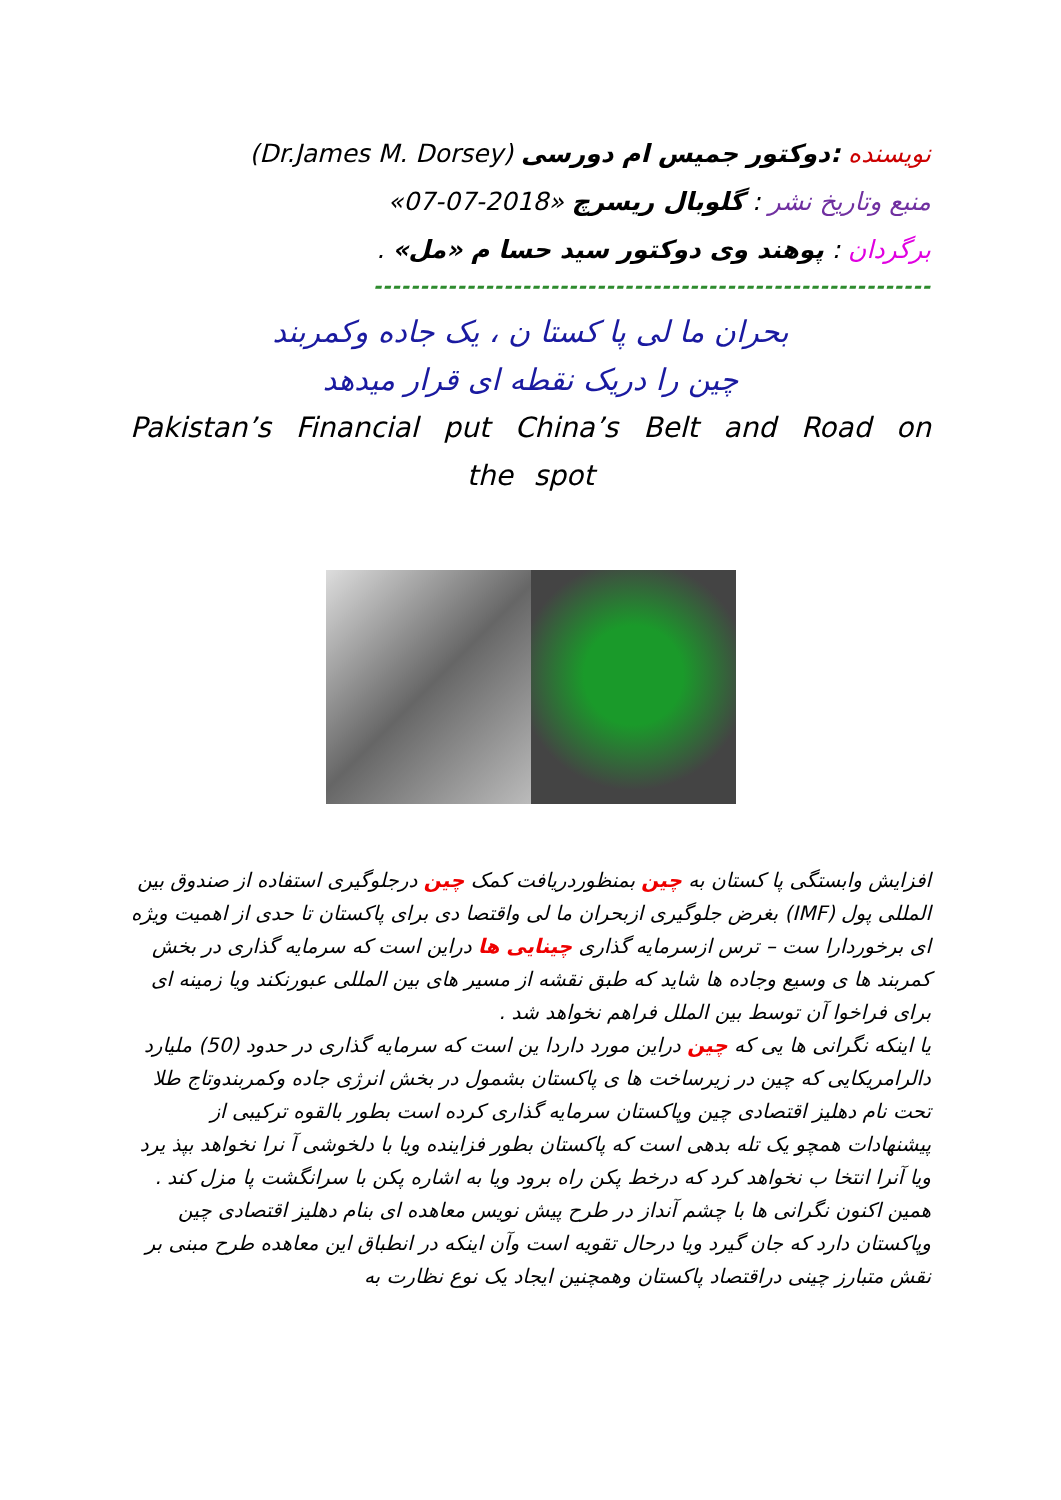نویسنده :دوکتور جمیس ام دورسی (Dr.James M. Dorsey)
منبع وتاریخ نشر : گلوبال ریسرچ «2018-07-07»
برگردان : پوهند وی دوکتور سید حسا م «مل» .
------------------------------------------------------------
بحران ما لی پا کستا ن ، یک جاده وکمربند
چین را دریک نقطه ای قرار میدهد
Pakistan’s Financial put China’s Belt and Road on the spot
افزایش وابستگی پا کستان به چین بمنظوردریافت کمک چین درجلوگیری استفاده از صندوق بین المللی پول (IMF) بغرض جلوگیری ازبحران ما لی واقتصا دی برای پاکستان تا حدی از اهمیت ویژه ای برخوردارا ست – ترس ازسرمایه گذاری چینایی ها دراین است که سرمایه گذاری در بخش کمربند ها ی وسیع وجاده ها شاید که طبق نقشه از مسیر های بین المللی عبورنکند ویا زمینه ای برای فراخوا آن توسط بین الملل فراهم نخواهد شد .
یا اینکه نگرانی ها یی که چین دراین مورد داردا ین است که سرمایه گذاری در حدود (50) ملیارد دالرامریکایی که چین در زیرساخت ها ی پاکستان بشمول در بخش انرژی جاده وکمربندوتاج طلا تحت نام دهلیز اقتصادی چین وپاکستان سرمایه گذاری کرده است بطور بالقوه ترکیبی از پیشنهادات همچو یک تله بدهی است که پاکستان بطور فزاینده ویا با دلخوشی آ نرا نخواهد بپذ یرد ویا آنرا انتخا ب نخواهد کرد که درخط پکن راه برود ویا به اشاره پکن با سرانگشت پا مزل کند .
همین اکنون نگرانی ها با چشم آنداز در طرح پیش نویس معاهده ای بنام دهلیز اقتصادی چین وپاکستان دارد که جان گیرد ویا درحال تقویه است وآن اینکه در انطباق این معاهده طرح مبنی بر نقش متبارز چینی دراقتصاد پاکستان وهمچنین ایجاد یک نوع نظارت به